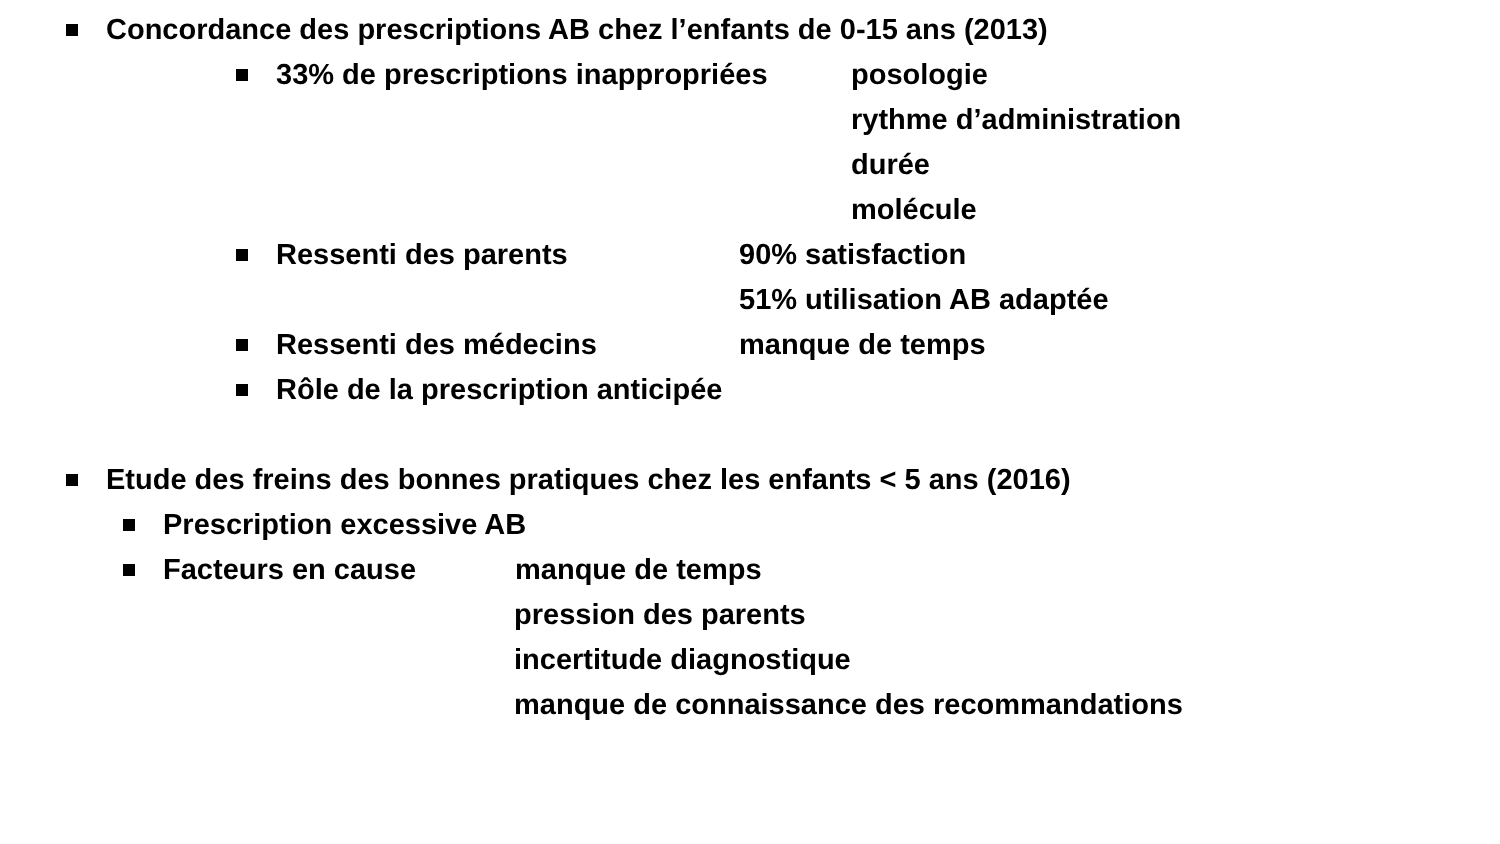Concordance des prescriptions AB chez l’enfants de 0-15 ans (2013)
33% de prescriptions inappropriées posologie
rythme d’administration
durée
molécule
Ressenti des parents 90% satisfaction
51% utilisation AB adaptée
Ressenti des médecins manque de temps
Rôle de la prescription anticipée
Etude des freins des bonnes pratiques chez les enfants < 5 ans (2016)
Prescription excessive AB
Facteurs en cause manque de temps
pression des parents
incertitude diagnostique
manque de connaissance des recommandations